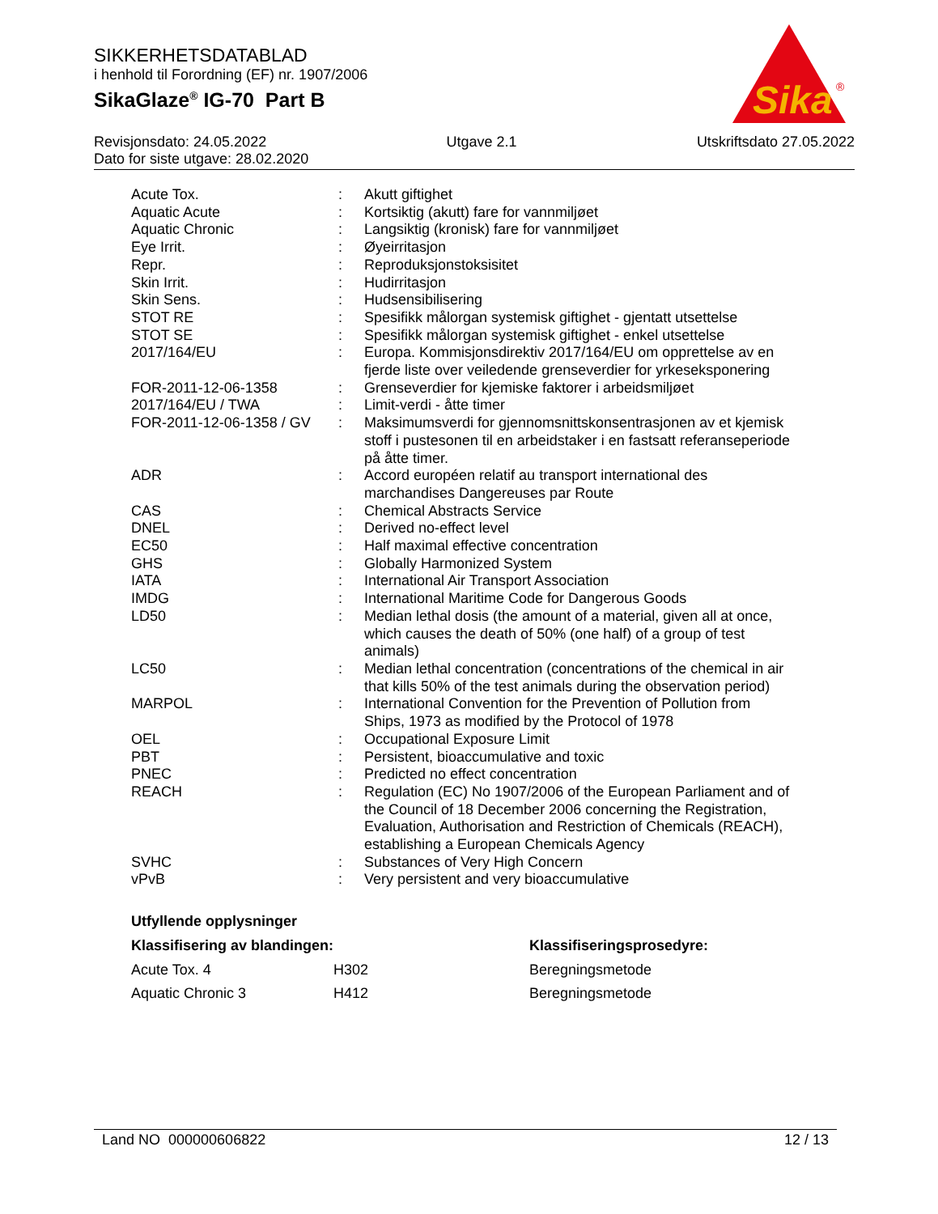SIKKERHETSDATABLAD
i henhold til Forordning (EF) nr. 1907/2006
SikaGlaze<sup>®</sup> IG-70 Part B
Sika
®
Revisjonsdato: 24.05.2022 Utgave 2.1 Utskriftsdato 27.05.2022
Dato for siste utgave: 28.02.2020
| Acute Tox. | : | Akutt giftighet |
| Aquatic Acute | : | Kortsiktig (akutt) fare for vannmiljøet |
| Aquatic Chronic | : | Langsiktig (kronisk) fare for vannmiljøet |
| Eye Irrit. | : | Øyeirritasjon |
| Repr. | : | Reproduksjonstoksisitet |
| Skin Irrit. | : | Hudirritasjon |
| Skin Sens. | : | Hudsensibilisering |
| STOT RE | : | Spesifikk målorgan systemisk giftighet - gjentatt utsettelse |
| STOT SE | : | Spesifikk målorgan systemisk giftighet - enkel utsettelse |
| 2017/164/EU | : | Europa. Kommisjonsdirektiv 2017/164/EU om opprettelse av en fjerde liste over veiledende grenseverdier for yrkeseksponering |
| FOR-2011-12-06-1358 | : | Grenseverdier for kjemiske faktorer i arbeidsmiljøet |
| 2017/164/EU / TWA | : | Limit-verdi - åtte timer |
| FOR-2011-12-06-1358 / GV | : | Maksimumsverdi for gjennomsnittskonsentrasjonen av et kjemisk stoff i pustesonen til en arbeidstaker i en fastsatt referanseperiode på åtte timer. |
| ADR | : | Accord européen relatif au transport international des marchandises Dangereuses par Route |
| CAS | : | Chemical Abstracts Service |
| DNEL | : | Derived no-effect level |
| EC50 | : | Half maximal effective concentration |
| GHS | : | Globally Harmonized System |
| IATA | : | International Air Transport Association |
| IMDG | : | International Maritime Code for Dangerous Goods |
| LD50 | : | Median lethal dosis (the amount of a material, given all at once, which causes the death of 50% (one half) of a group of test animals) |
| LC50 | : | Median lethal concentration (concentrations of the chemical in air that kills 50% of the test animals during the observation period) |
| MARPOL | : | International Convention for the Prevention of Pollution from Ships, 1973 as modified by the Protocol of 1978 |
| OEL | : | Occupational Exposure Limit |
| PBT | : | Persistent, bioaccumulative and toxic |
| PNEC | : | Predicted no effect concentration |
| REACH | : | Regulation (EC) No 1907/2006 of the European Parliament and of the Council of 18 December 2006 concerning the Registration, Evaluation, Authorisation and Restriction of Chemicals (REACH), establishing a European Chemicals Agency |
| SVHC | : | Substances of Very High Concern |
| vPvB | : | Very persistent and very bioaccumulative |
Utfyllende opplysninger
| Klassifisering av blandingen: | | Klassifiseringsprosedyre: |
| --- | --- | --- |
| Acute Tox. 4 | H302 | Beregningsmetode |
| Aquatic Chronic 3 | H412 | Beregningsmetode |
Land NO 000000606822 12 / 13